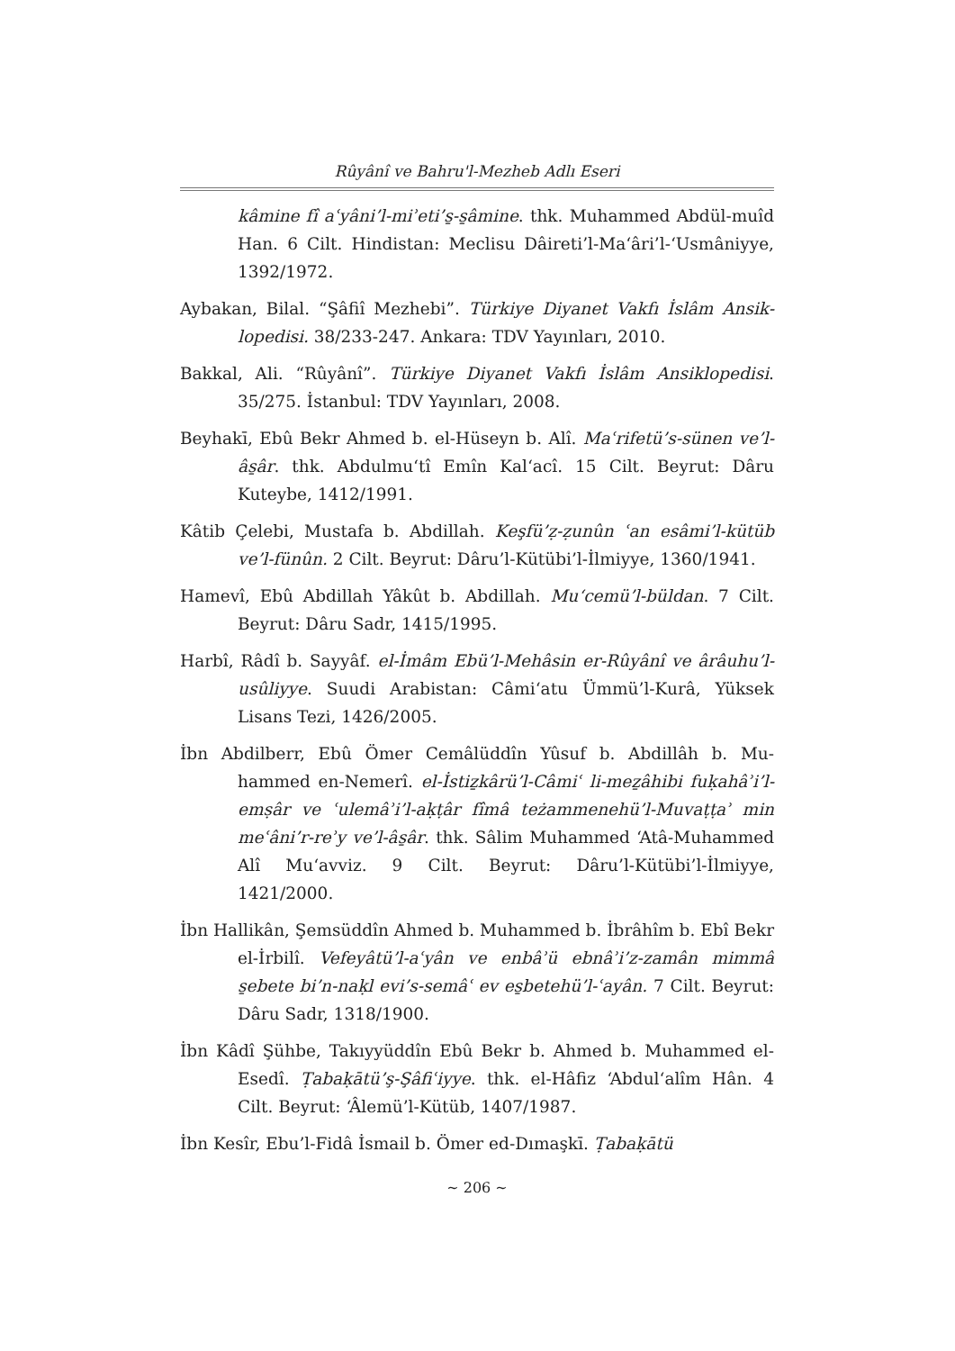Rûyânî ve Bahru'l-Mezheb Adlı Eseri
kâmine fî aʿyâni’l-miʾeti’s̱-s̱âmine. thk. Muhammed Abdül-muîd Han. 6 Cilt. Hindistan: Meclisu Dâireti’l-Ma‘âri’l-‘Usmâniyye, 1392/1972.
Aybakan, Bilal. “Şâfiî Mezhebi”. Türkiye Diyanet Vakfı İslâm Ansik-lopedisi. 38/233-247. Ankara: TDV Yayınları, 2010.
Bakkal, Ali. “Rûyânî”. Türkiye Diyanet Vakfı İslâm Ansiklopedisi. 35/275. İstanbul: TDV Yayınları, 2008.
Beyhakī, Ebû Bekr Ahmed b. el-Hüseyn b. Alî. Maʿrifetü’s-sünen ve’l-âs̱âr. thk. Abdulmu‘tî Emîn Kal‘acî. 15 Cilt. Beyrut: Dâru Kuteybe, 1412/1991.
Kâtib Çelebi, Mustafa b. Abdillah. Keşfü’ẓ-ẓunûn ʿan esâmi’l-kütüb ve’l-fünûn. 2 Cilt. Beyrut: Dâru’l-Kütübi’l-İlmiyye, 1360/1941.
Hamevî, Ebû Abdillah Yâkût b. Abdillah. Mu‘cemü’l-büldan. 7 Cilt. Beyrut: Dâru Sadr, 1415/1995.
Harbî, Râdî b. Sayyâf. el-İmâm Ebü’l-Mehâsin er-Rûyânî ve ârâuhu’l-usûliyye. Suudi Arabistan: Câmi‘atu Ümmü’l-Kurâ, Yüksek Lisans Tezi, 1426/2005.
İbn Abdilberr, Ebû Ömer Cemâlüddîn Yûsuf b. Abdillâh b. Mu-hammed en-Nemerî. el-İstiẕkârü’l-Câmiʿ li-meẕâhibi fuḳahâʾi’l-emṣâr ve ʿulemâʾi’l-aḳṭâr fîmâ teżammenehü’l-Muvaṭṭaʾ min meʿâni’r-reʾy ve’l-âs̱âr. thk. Sâlim Muhammed ‘Atâ-Muhammed Alî Mu‘avviz. 9 Cilt. Beyrut: Dâru’l-Kütübi’l-İlmiyye, 1421/2000.
İbn Hallikân, Şemsüddîn Ahmed b. Muhammed b. İbrâhîm b. Ebî Bekr el-İrbilî. Vefeyâtü’l-aʿyân ve enbâʾü ebnâʾi’z-zamân mimmâ s̱ebete bi’n-naḳl evi’s-semâʿ ev es̱betehü’l-ʿayân. 7 Cilt. Beyrut: Dâru Sadr, 1318/1900.
İbn Kâdî Şühbe, Takıyyüddîn Ebû Bekr b. Ahmed b. Muhammed el-Esedî. Ṭabaḳātü’ş-Şâfiʿiyye. thk. el-Hâfiz ‘Abdul‘alîm Hân. 4 Cilt. Beyrut: ‘Âlemü’l-Kütüb, 1407/1987.
İbn Kesîr, Ebu’l-Fidâ İsmail b. Ömer ed-Dımaşkī. Ṭabaḳātü
~ 206 ~